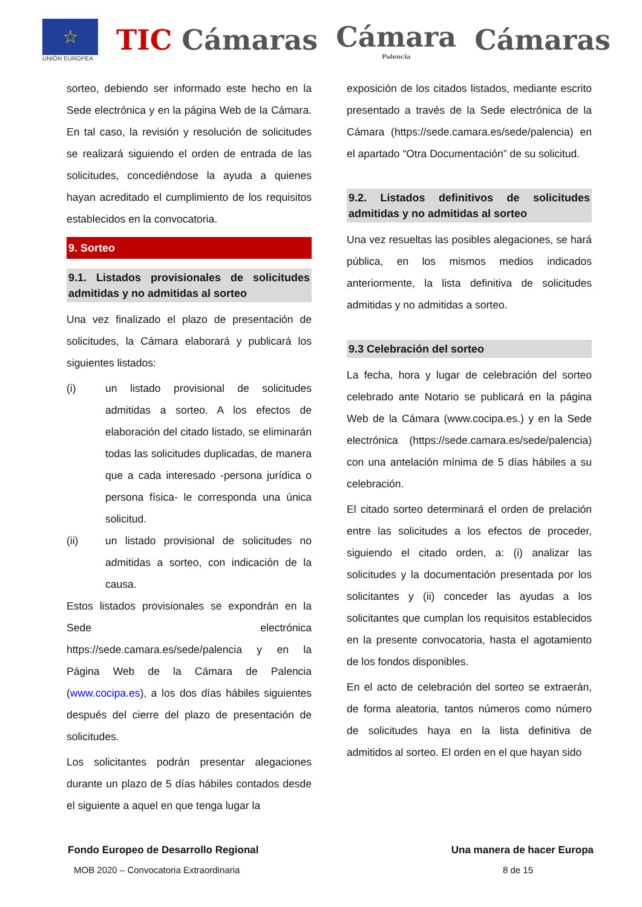☆
UNIÓN EUROPEA
TIC Cámaras
Cámara
Palencia
Cámaras
sorteo, debiendo ser informado este hecho en la Sede electrónica y en la página Web de la Cámara. En tal caso, la revisión y resolución de solicitudes se realizará siguiendo el orden de entrada de las solicitudes, concediéndose la ayuda a quienes hayan acreditado el cumplimiento de los requisitos establecidos en la convocatoria.
9. Sorteo
9.1. Listados provisionales de solicitudes admitidas y no admitidas al sorteo
Una vez finalizado el plazo de presentación de solicitudes, la Cámara elaborará y publicará los siguientes listados:
(i) un listado provisional de solicitudes admitidas a sorteo. A los efectos de elaboración del citado listado, se eliminarán todas las solicitudes duplicadas, de manera que a cada interesado -persona jurídica o persona física- le corresponda una única solicitud.
(ii) un listado provisional de solicitudes no admitidas a sorteo, con indicación de la causa.
Estos listados provisionales se expondrán en la Sede electrónica https://sede.camara.es/sede/palencia y en la Página Web de la Cámara de Palencia (www.cocipa.es), a los dos días hábiles siguientes después del cierre del plazo de presentación de solicitudes.
Los solicitantes podrán presentar alegaciones durante un plazo de 5 días hábiles contados desde el siguiente a aquel en que tenga lugar la
exposición de los citados listados, mediante escrito presentado a través de la Sede electrónica de la Cámara (https://sede.camara.es/sede/palencia) en el apartado “Otra Documentación” de su solicitud.
9.2. Listados definitivos de solicitudes admitidas y no admitidas al sorteo
Una vez resueltas las posibles alegaciones, se hará pública, en los mismos medios indicados anteriormente, la lista definitiva de solicitudes admitidas y no admitidas a sorteo.
9.3 Celebración del sorteo
La fecha, hora y lugar de celebración del sorteo celebrado ante Notario se publicará en la página Web de la Cámara (www.cocipa.es.) y en la Sede electrónica (https://sede.camara.es/sede/palencia) con una antelación mínima de 5 días hábiles a su celebración.
El citado sorteo determinará el orden de prelación entre las solicitudes a los efectos de proceder, siguiendo el citado orden, a: (i) analizar las solicitudes y la documentación presentada por los solicitantes y (ii) conceder las ayudas a los solicitantes que cumplan los requisitos establecidos en la presente convocatoria, hasta el agotamiento de los fondos disponibles.
En el acto de celebración del sorteo se extraerán, de forma aleatoria, tantos números como número de solicitudes haya en la lista definitiva de admitidos al sorteo. El orden en el que hayan sido
Fondo Europeo de Desarrollo Regional Una manera de hacer Europa
MOB 2020 – Convocatoria Extraordinaria 8 de 15